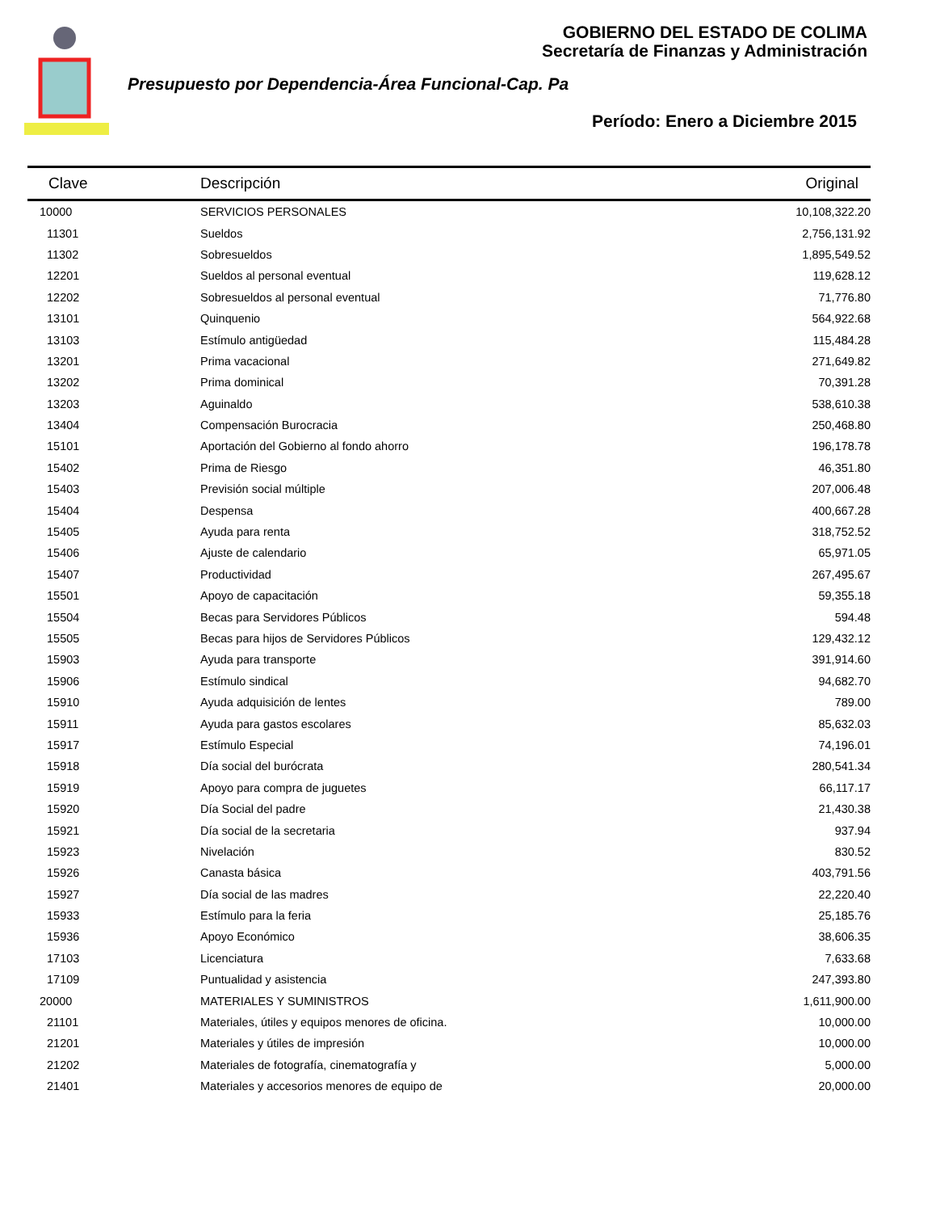GOBIERNO DEL ESTADO DE COLIMA
Secretaría de Finanzas y Administración
Presupuesto por Dependencia-Área Funcional-Cap. Pa
Período: Enero a Diciembre 2015
| Clave | Descripción | Original |
| --- | --- | --- |
| 10000 | SERVICIOS PERSONALES | 10,108,322.20 |
| 11301 | Sueldos | 2,756,131.92 |
| 11302 | Sobresueldos | 1,895,549.52 |
| 12201 | Sueldos al personal eventual | 119,628.12 |
| 12202 | Sobresueldos al personal eventual | 71,776.80 |
| 13101 | Quinquenio | 564,922.68 |
| 13103 | Estímulo antigüedad | 115,484.28 |
| 13201 | Prima vacacional | 271,649.82 |
| 13202 | Prima dominical | 70,391.28 |
| 13203 | Aguinaldo | 538,610.38 |
| 13404 | Compensación Burocracia | 250,468.80 |
| 15101 | Aportación del Gobierno al fondo ahorro | 196,178.78 |
| 15402 | Prima de Riesgo | 46,351.80 |
| 15403 | Previsión social múltiple | 207,006.48 |
| 15404 | Despensa | 400,667.28 |
| 15405 | Ayuda para renta | 318,752.52 |
| 15406 | Ajuste de calendario | 65,971.05 |
| 15407 | Productividad | 267,495.67 |
| 15501 | Apoyo de capacitación | 59,355.18 |
| 15504 | Becas para Servidores Públicos | 594.48 |
| 15505 | Becas para hijos de Servidores Públicos | 129,432.12 |
| 15903 | Ayuda para transporte | 391,914.60 |
| 15906 | Estímulo sindical | 94,682.70 |
| 15910 | Ayuda adquisición de lentes | 789.00 |
| 15911 | Ayuda para gastos escolares | 85,632.03 |
| 15917 | Estímulo Especial | 74,196.01 |
| 15918 | Día social del burócrata | 280,541.34 |
| 15919 | Apoyo para compra de juguetes | 66,117.17 |
| 15920 | Día Social del padre | 21,430.38 |
| 15921 | Día social de la secretaria | 937.94 |
| 15923 | Nivelación | 830.52 |
| 15926 | Canasta básica | 403,791.56 |
| 15927 | Día social de las madres | 22,220.40 |
| 15933 | Estímulo para la feria | 25,185.76 |
| 15936 | Apoyo Económico | 38,606.35 |
| 17103 | Licenciatura | 7,633.68 |
| 17109 | Puntualidad y asistencia | 247,393.80 |
| 20000 | MATERIALES Y SUMINISTROS | 1,611,900.00 |
| 21101 | Materiales, útiles y equipos menores de oficina. | 10,000.00 |
| 21201 | Materiales y útiles de impresión | 10,000.00 |
| 21202 | Materiales de fotografía, cinematografía y | 5,000.00 |
| 21401 | Materiales y accesorios menores de equipo de | 20,000.00 |